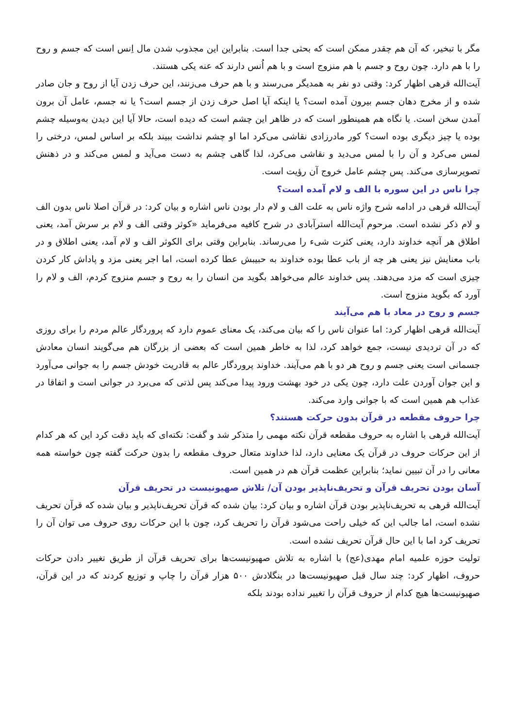مگر با تبخیر، که آن هم چقدر ممکن است که بحثی جدا است. بنابراین این مجذوب شدن مال اِنس است که جسم و روح را با هم دارد. چون روح و جسم با هم منزوج است و با هم اُنس دارند که عنه یکی هستند.
آیت‌الله قرهی اظهار کرد: وقتی دو نفر به همدیگر می‌رسند و با هم حرف می‌زنند، این حرف زدن آیا از روح و جان صادر شده و از مخرج دهان جسم بیرون آمده است؟ یا اینکه آیا اصل حرف زدن از جسم است؟ یا نه جسم، عامل آن برون آمدن سخن است. یا نگاه هم همینطور است که در ظاهر این چشم است که دیده است، حالا آیا این دیدن به‌وسیله چشم بوده یا چیز دیگری بوده است؟ کور مادرزادی نقاشی می‌کرد اما او چشم نداشت ببیند بلکه بر اساس لمس، درختی را لمس می‌کرد و آن را با لمس می‌دید و نقاشی می‌کرد، لذا گاهی چشم به دست می‌آید و لمس می‌کند و در ذهنش تصویرسازی می‌کند. پس چشم عامل خروج آن رؤیت است.
چرا ناس در این سوره با الف و لام آمده است؟
آیت‌الله قرهی در ادامه شرح واژه ناس به علت الف و لام دار بودن ناس اشاره و بیان کرد: در قرآن اصلا ناس بدون الف و لام ذکر نشده است. مرحوم آیت‌الله استرآبادی در شرح کافیه می‌فرماید «کوثر وقتی الف و لام بر سرش آمد، یعنی اطلاق هر آنچه خداوند دارد، یعنی کثرت شیء را می‌رساند. بنابراین وقتی برای الکوثر الف و لام آمد، یعنی اطلاق و در باب معنایش نیز یعنی هر چه از باب عطا بوده خداوند به حبیبش عطا کرده است، اما اجر یعنی مزد و پاداش کار کردن چیزی است که مزد می‌دهند. پس خداوند عالم می‌خواهد بگوید من انسان را به روح و جسم منزوج کردم، الف و لام را آورد که بگوید منزوج است.
جسم و روح در معاد با هم می‌آیند
آیت‌الله قرهی اظهار کرد: اما عنوان ناس را که بیان می‌کند، یک معنای عموم دارد که پروردگار عالم مردم را برای روزی که در آن تردیدی نیست، جمع خواهد کرد، لذا به خاطر همین است که بعضی از بزرگان هم می‌گویند انسان معادش جسمانی است یعنی جسم و روح هر دو با هم می‌آیند. خداوند پروردگار عالم به قادریت خودش جسم را به جوانی می‌آورد و این جوان آوردن علت دارد، چون یکی در خود بهشت ورود پیدا می‌کند پس لذتی که می‌برد در جوانی است و اتفاقا در عذاب هم همین است که با جوانی وارد می‌کند.
چرا حروف مقطعه در قرآن بدون حرکت هستند؟
آیت‌الله قرهی با اشاره به حروف مقطعه قرآن نکته مهمی را متذکر شد و گفت: نکته‌ای که باید دقت کرد این که هر کدام از این حرکات حروف در قرآن یک معنایی دارد، لذا خداوند متعال حروف مقطعه را بدون حرکت گفته چون خواسته همه معانی را در آن تبیین نماید؛ بنابراین عظمت قرآن هم در همین است.
آسان بودن تحریف قرآن و تحریف‌ناپذیر بودن آن/ تلاش صهیونیست در تحریف قرآن
آیت‌الله قرهی به تحریف‌ناپذیر بودن قرآن اشاره و بیان کرد: بیان شده که قرآن تحریف‌ناپذیر و بیان شده که قرآن تحریف نشده است، اما جالب این که خیلی راحت می‌شود قرآن را تحریف کرد، چون با این حرکات روی حروف می توان آن را تحریف کرد اما با این حال قرآن تحریف نشده است.
تولیت حوزه علمیه امام مهدی(عج) با اشاره به تلاش صهیونیست‌ها برای تحریف قرآن از طریق تغییر دادن حرکات حروف، اظهار کرد: چند سال قبل صهیونیست‌ها در بنگلادش ۵۰۰ هزار قرآن را چاپ و توزیع کردند که در این قرآن، صهیونیست‌ها هیچ کدام از حروف قرآن را تغییر نداده بودند بلکه